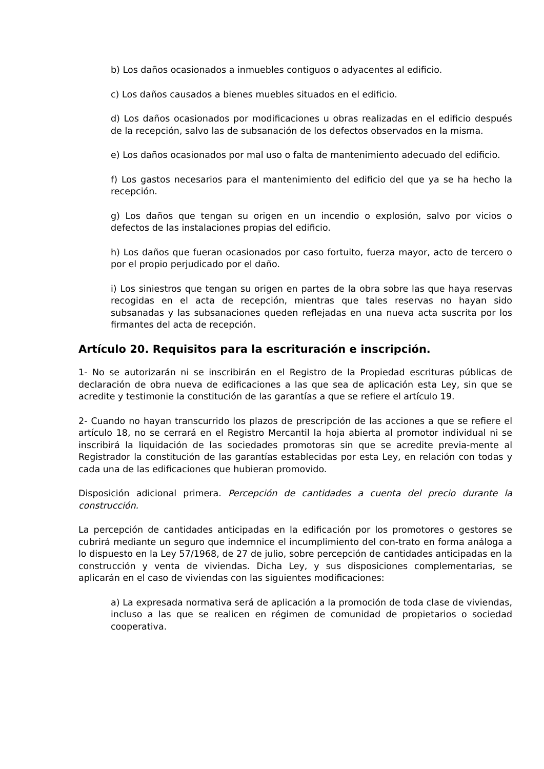b) Los daños ocasionados a inmuebles contiguos o adyacentes al edificio.
c) Los daños causados a bienes muebles situados en el edificio.
d) Los daños ocasionados por modificaciones u obras realizadas en el edificio después de la recepción, salvo las de subsanación de los defectos observados en la misma.
e) Los daños ocasionados por mal uso o falta de mantenimiento adecuado del edificio.
f) Los gastos necesarios para el mantenimiento del edificio del que ya se ha hecho la recepción.
g) Los daños que tengan su origen en un incendio o explosión, salvo por vicios o defectos de las instalaciones propias del edificio.
h) Los daños que fueran ocasionados por caso fortuito, fuerza mayor, acto de tercero o por el propio perjudicado por el daño.
i) Los siniestros que tengan su origen en partes de la obra sobre las que haya reservas recogidas en el acta de recepción, mientras que tales reservas no hayan sido subsanadas y las subsanaciones queden reflejadas en una nueva acta suscrita por los firmantes del acta de recepción.
Artículo 20. Requisitos para la escrituración e inscripción.
1- No se autorizarán ni se inscribirán en el Registro de la Propiedad escrituras públicas de declaración de obra nueva de edificaciones a las que sea de aplicación esta Ley, sin que se acredite y testimonie la constitución de las garantías a que se refiere el artículo 19.
2- Cuando no hayan transcurrido los plazos de prescripción de las acciones a que se refiere el artículo 18, no se cerrará en el Registro Mercantil la hoja abierta al promotor individual ni se inscribirá la liquidación de las sociedades promotoras sin que se acredite previa-mente al Registrador la constitución de las garantías establecidas por esta Ley, en relación con todas y cada una de las edificaciones que hubieran promovido.
Disposición adicional primera. Percepción de cantidades a cuenta del precio durante la construcción.
La percepción de cantidades anticipadas en la edificación por los promotores o gestores se cubrirá mediante un seguro que indemnice el incumplimiento del con-trato en forma análoga a lo dispuesto en la Ley 57/1968, de 27 de julio, sobre percepción de cantidades anticipadas en la construcción y venta de viviendas. Dicha Ley, y sus disposiciones complementarias, se aplicarán en el caso de viviendas con las siguientes modificaciones:
a) La expresada normativa será de aplicación a la promoción de toda clase de viviendas, incluso a las que se realicen en régimen de comunidad de propietarios o sociedad cooperativa.